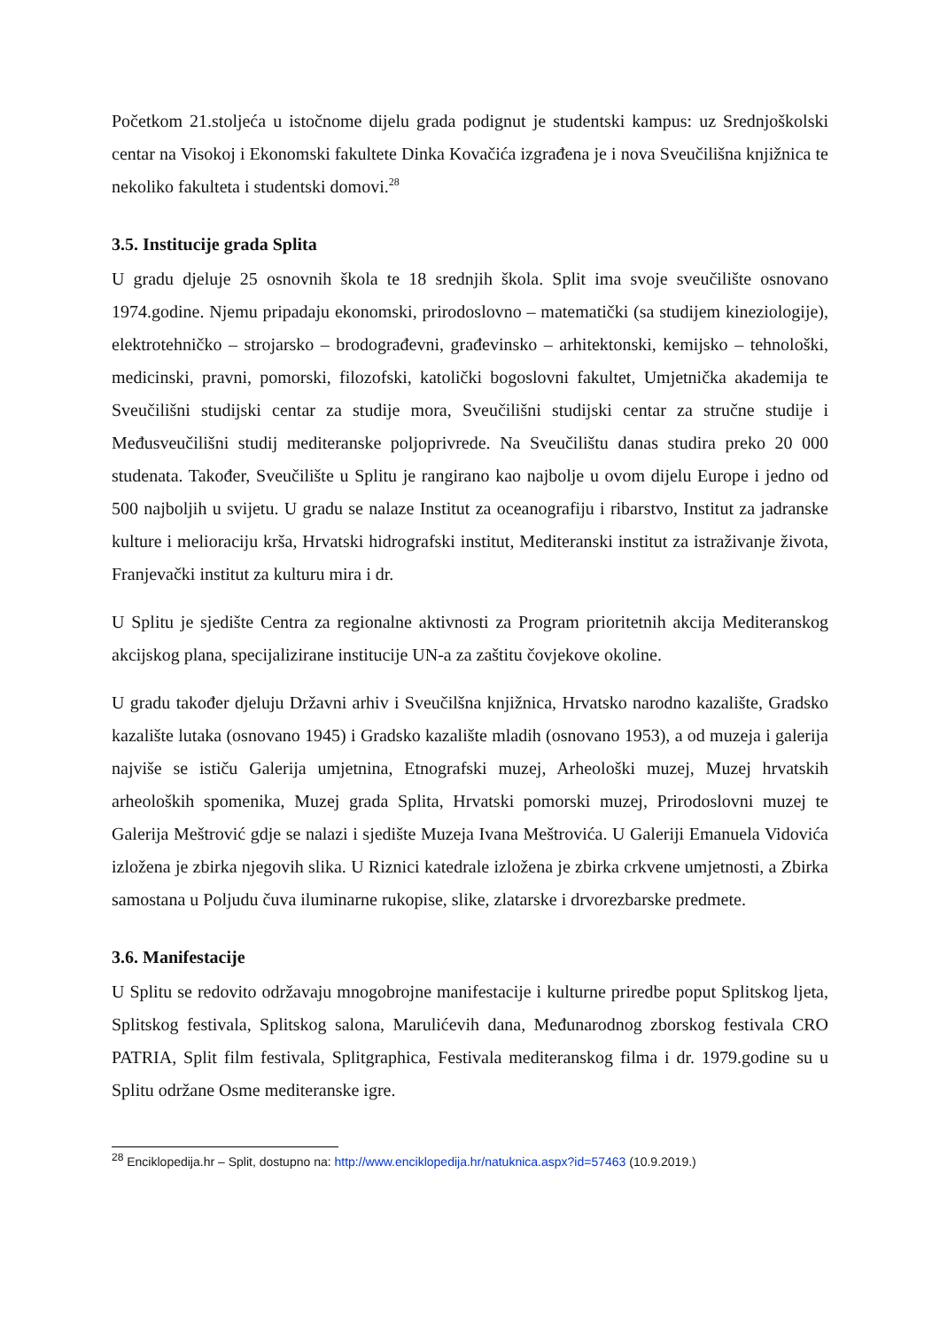Početkom 21.stoljeća u istočnome dijelu grada podignut je studentski kampus: uz Srednjoškolski centar na Visokoj i Ekonomski fakultete Dinka Kovačića izgrađena je i nova Sveučilišna knjižnica te nekoliko fakulteta i studentski domovi.<sup>28</sup>
3.5. Institucije grada Splita
U gradu djeluje 25 osnovnih škola te 18 srednjih škola. Split ima svoje sveučilište osnovano 1974.godine. Njemu pripadaju ekonomski, prirodoslovno – matematički (sa studijem kineziologije), elektrotehničko – strojarsko – brodograđevni, građevinsko – arhitektonski, kemijsko – tehnološki, medicinski, pravni, pomorski, filozofski, katolički bogoslovni fakultet, Umjetnička akademija te Sveučilišni studijski centar za studije mora, Sveučilišni studijski centar za stručne studije i Međusveučilišni studij mediteranske poljoprivrede. Na Sveučilištu danas studira preko 20 000 studenata. Također, Sveučilište u Splitu je rangirano kao najbolje u ovom dijelu Europe i jedno od 500 najboljih u svijetu. U gradu se nalaze Institut za oceanografiju i ribarstvo, Institut za jadranske kulture i melioraciju krša, Hrvatski hidrografski institut, Mediteranski institut za istraživanje života, Franjevački institut za kulturu mira i dr.
U Splitu je sjedište Centra za regionalne aktivnosti za Program prioritetnih akcija Mediteranskog akcijskog plana, specijalizirane institucije UN-a za zaštitu čovjekove okoline.
U gradu također djeluju Državni arhiv i Sveučilšna knjižnica, Hrvatsko narodno kazalište, Gradsko kazalište lutaka (osnovano 1945) i Gradsko kazalište mladih (osnovano 1953), a od muzeja i galerija najviše se ističu Galerija umjetnina, Etnografski muzej, Arheološki muzej, Muzej hrvatskih arheoloških spomenika, Muzej grada Splita, Hrvatski pomorski muzej, Prirodoslovni muzej te Galerija Meštrović gdje se nalazi i sjedište Muzeja Ivana Meštrovića. U Galeriji Emanuela Vidovića izložena je zbirka njegovih slika. U Riznici katedrale izložena je zbirka crkvene umjetnosti, a Zbirka samostana u Poljudu čuva iluminarne rukopise, slike, zlatarske i drvorezbarske predmete.
3.6. Manifestacije
U Splitu se redovito održavaju mnogobrojne manifestacije i kulturne priredbe poput Splitskog ljeta, Splitskog festivala, Splitskog salona, Marulićevih dana, Međunarodnog zborskog festivala CRO PATRIA, Split film festivala, Splitgraphica, Festivala mediteranskog filma i dr. 1979.godine su u Splitu održane Osme mediteranske igre.
<sup>28</sup> Enciklopedija.hr – Split, dostupno na: http://www.enciklopedija.hr/natuknica.aspx?id=57463 (10.9.2019.)